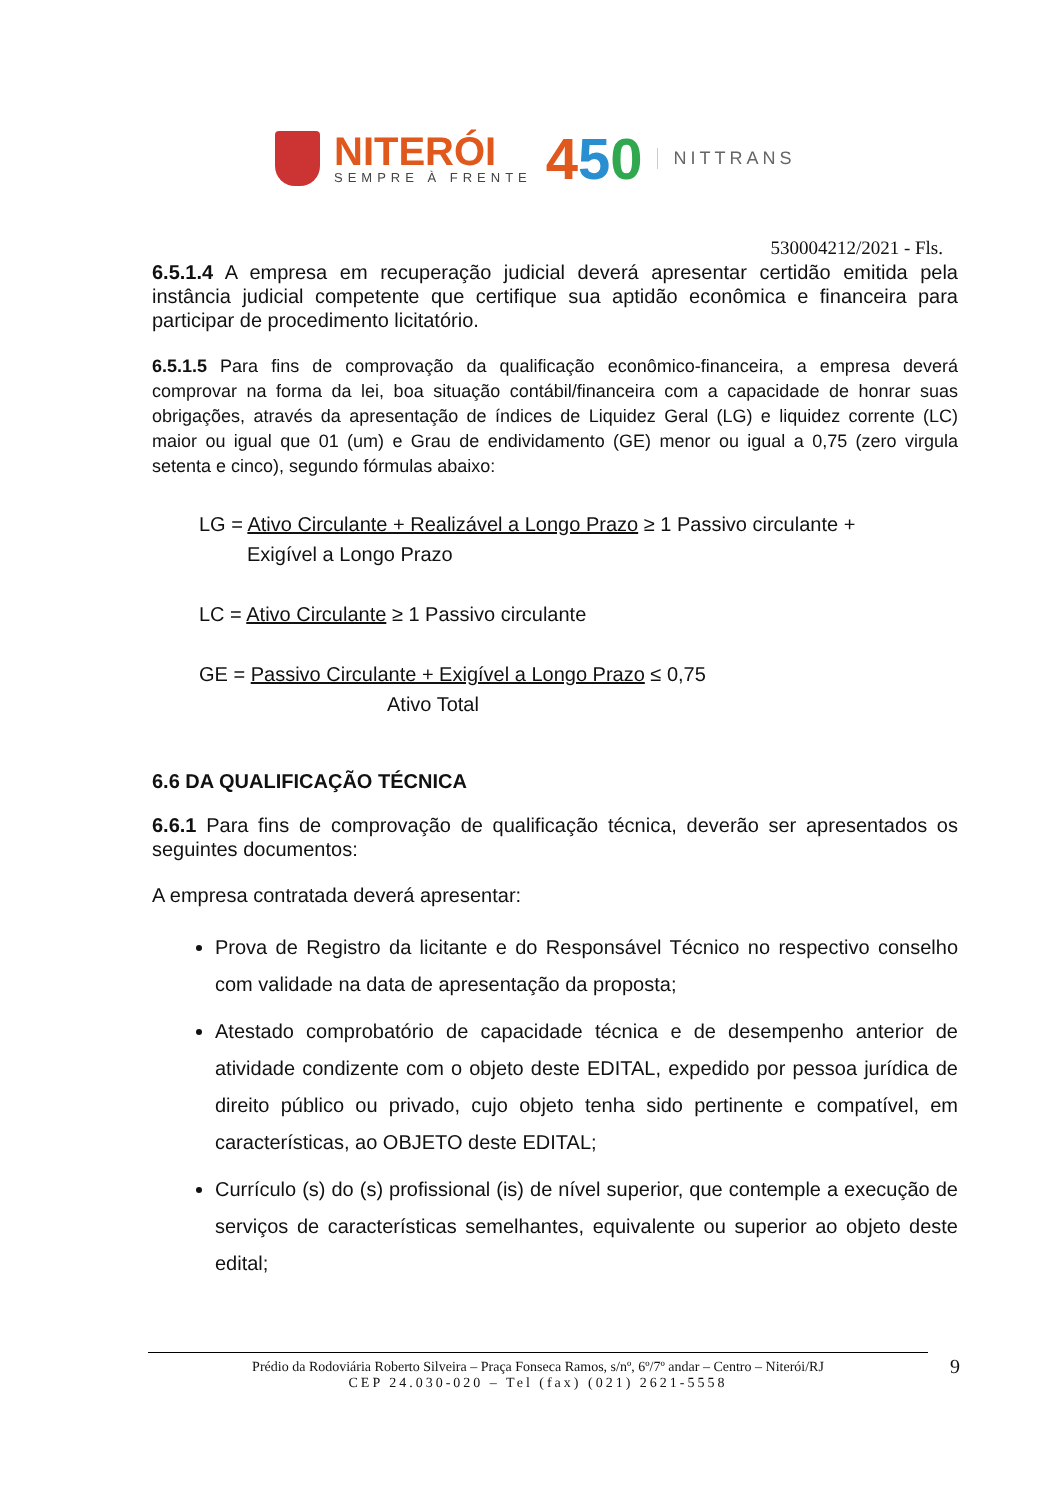NITERÓI
SEMPRE À FRENTE
450
NITTRANS
530004212/2021 - Fls.
6.5.1.4 A empresa em recuperação judicial deverá apresentar certidão emitida pela instância judicial competente que certifique sua aptidão econômica e financeira para participar de procedimento licitatório.
6.5.1.5 Para fins de comprovação da qualificação econômico-financeira, a empresa deverá comprovar na forma da lei, boa situação contábil/financeira com a capacidade de honrar suas obrigações, através da apresentação de índices de Liquidez Geral (LG) e liquidez corrente (LC) maior ou igual que 01 (um) e Grau de endividamento (GE) menor ou igual a 0,75 (zero virgula setenta e cinco), segundo fórmulas abaixo:
LG = Ativo Circulante + Realizável a Longo Prazo ≥ 1 Passivo circulante +
Exigível a Longo Prazo
LC = Ativo Circulante ≥ 1 Passivo circulante
GE = Passivo Circulante + Exigível a Longo Prazo ≤ 0,75
Ativo Total
6.6 DA QUALIFICAÇÃO TÉCNICA
6.6.1 Para fins de comprovação de qualificação técnica, deverão ser apresentados os seguintes documentos:
A empresa contratada deverá apresentar:
Prova de Registro da licitante e do Responsável Técnico no respectivo conselho com validade na data de apresentação da proposta;
Atestado comprobatório de capacidade técnica e de desempenho anterior de atividade condizente com o objeto deste EDITAL, expedido por pessoa jurídica de direito público ou privado, cujo objeto tenha sido pertinente e compatível, em características, ao OBJETO deste EDITAL;
Currículo (s) do (s) profissional (is) de nível superior, que contemple a execução de serviços de características semelhantes, equivalente ou superior ao objeto deste edital;
Prédio da Rodoviária Roberto Silveira – Praça Fonseca Ramos, s/nº, 6º/7º andar – Centro – Niterói/RJ
CEP 24.030-020 – Tel (fax) (021) 2621-5558
9